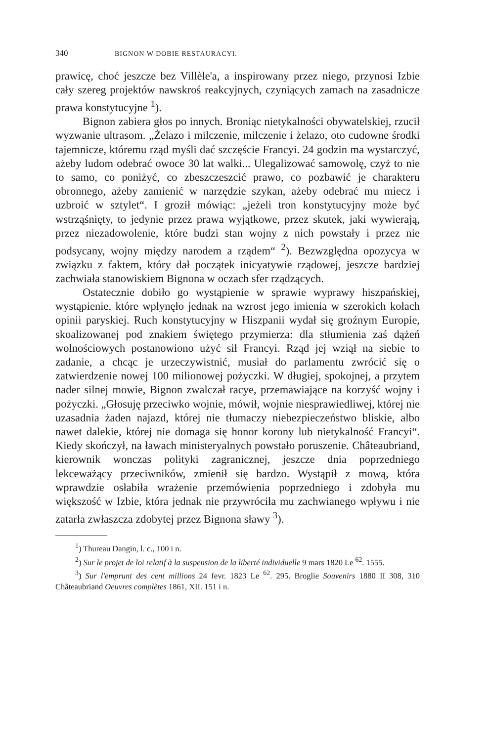340 BIGNON W DOBIE RESTAURACYI.
prawicę, choć jeszcze bez Villèle'a, a inspirowany przez niego, przynosi Izbie cały szereg projektów nawskroś reakcyjnych, czyniących zamach na zasadnicze prawa konstytucyjne <sup>1</sup>).
Bignon zabiera głos po innych. Broniąc nietykalności obywatelskiej, rzucił wyzwanie ultrasom. „Żelazo i milczenie, milczenie i żelazo, oto cudowne środki tajemnicze, któremu rząd myśli dać szczęście Francyi. 24 godzin ma wystarczyć, ażeby ludom odebrać owoce 30 lat walki... Ulegalizować samowolę, czyż to nie to samo, co poniżyć, co zbeszczeszcić prawo, co pozbawić je charakteru obronnego, ażeby zamienić w narzędzie szykan, ażeby odebrać mu miecz i uzbroić w sztylet“. I groził mówiąc: „jeżeli tron konstytucyjny może być wstrząśnięty, to jedynie przez prawa wyjątkowe, przez skutek, jaki wywierają, przez niezadowolenie, które budzi stan wojny z nich powstały i przez nie podsycany, wojny między narodem a rządem“ <sup>2</sup>). Bezwzględna opozycya w związku z faktem, który dał początek inicyatywie rządowej, jeszcze bardziej zachwiała stanowiskiem Bignona w oczach sfer rządzących.
Ostatecznie dobiło go wystąpienie w sprawie wyprawy hiszpańskiej, wystąpienie, które wpłynęło jednak na wzrost jego imienia w szerokich kołach opinii paryskiej. Ruch konstytucyjny w Hiszpanii wydał się groźnym Europie, skoalizowanej pod znakiem świętego przymierza: dla stłumienia zaś dążeń wolnościowych postanowiono użyć sił Francyi. Rząd jej wziął na siebie to zadanie, a chcąc je urzeczywistnić, musiał do parlamentu zwrócić się o zatwierdzenie nowej 100 milionowej pożyczki. W długiej, spokojnej, a przytem nader silnej mowie, Bignon zwalczał racye, przemawiające na korzyść wojny i pożyczki. „Głosuję przeciwko wojnie, mówił, wojnie niesprawiedliwej, której nie uzasadnia żaden najazd, której nie tłumaczy niebezpieczeństwo bliskie, albo nawet dalekie, której nie domaga się honor korony lub nietykalność Francyi“. Kiedy skończył, na ławach ministeryalnych powstało poruszenie. Châteaubriand, kierownik wonczas polityki zagranicznej, jeszcze dnia poprzedniego lekceważący przeciwników, zmienił się bardzo. Wystąpił z mową, która wprawdzie osłabiła wrażenie przemówienia poprzedniego i zdobyła mu większość w Izbie, która jednak nie przywróciła mu zachwianego wpływu i nie zatarła zwłaszcza zdobytej przez Bignona sławy <sup>3</sup>).
<sup>1</sup>) Thureau Dangin, l. c., 100 i n.
<sup>2</sup>) Sur le projet de loi relatif à la suspension de la liberté individuelle 9 mars 1820 Le <sup>62</sup>. 1555.
<sup>3</sup>) Sur l'emprunt des cent millions 24 fevr. 1823 Le <sup>62</sup>. 295. Broglie Souvenirs 1880 II 308, 310 Châteaubriand Oeuvres complètes 1861, XII. 151 i n.